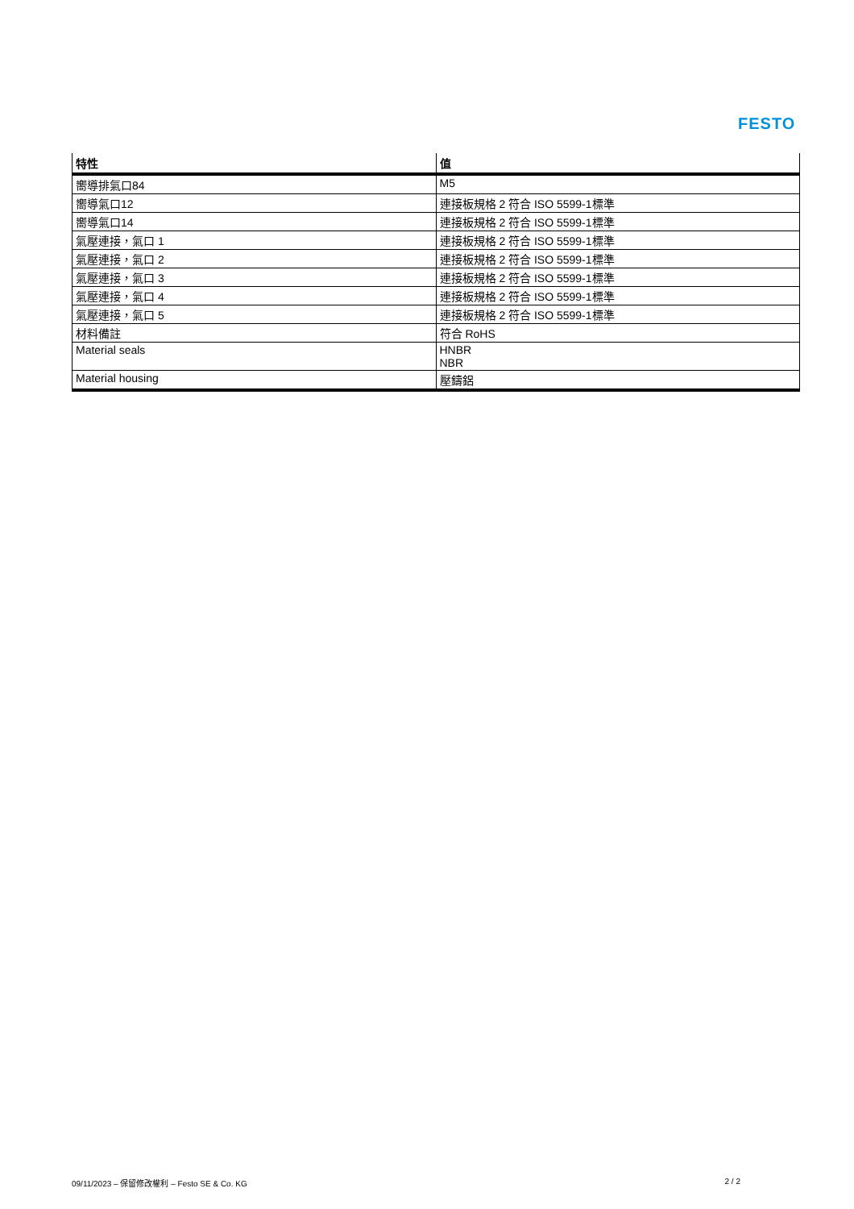FESTO
| 特性 | 值 |
| --- | --- |
| 嚮導排氣口84 | M5 |
| 嚮導氣口12 | 連接板規格 2 符合 ISO 5599-1標準 |
| 嚮導氣口14 | 連接板規格 2 符合 ISO 5599-1標準 |
| 氣壓連接，氣口 1 | 連接板規格 2 符合 ISO 5599-1標準 |
| 氣壓連接，氣口 2 | 連接板規格 2 符合 ISO 5599-1標準 |
| 氣壓連接，氣口 3 | 連接板規格 2 符合 ISO 5599-1標準 |
| 氣壓連接，氣口 4 | 連接板規格 2 符合 ISO 5599-1標準 |
| 氣壓連接，氣口 5 | 連接板規格 2 符合 ISO 5599-1標準 |
| 材料備註 | 符合 RoHS |
| Material seals | HNBR NBR |
| Material housing | 壓鑄鋁 |
09/11/2023 – 保留修改權利 – Festo SE & Co. KG 2 / 2